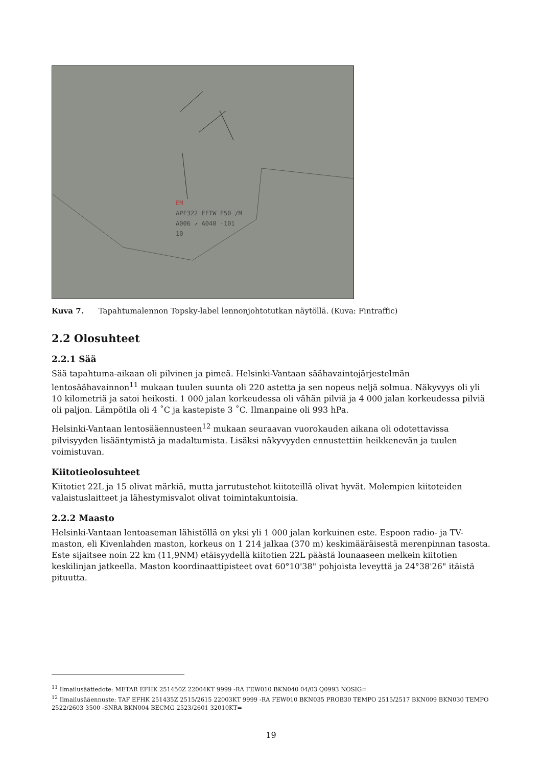EM
APF322 EFTW F50 /M
A006 ↗ A040 ·101
10
Kuva 7. Tapahtumalennon Topsky-label lennonjohtotutkan näytöllä. (Kuva: Fintraffic)
2.2 Olosuhteet
2.2.1 Sää
Sää tapahtuma-aikaan oli pilvinen ja pimeä. Helsinki-Vantaan säähavaintojärjestelmän lentosäähavainnon<sup>11</sup> mukaan tuulen suunta oli 220 astetta ja sen nopeus neljä solmua. Näkyvyys oli yli 10 kilometriä ja satoi heikosti. 1 000 jalan korkeudessa oli vähän pilviä ja 4 000 jalan korkeudessa pilviä oli paljon. Lämpötila oli 4 ˚C ja kastepiste 3 ˚C. Ilmanpaine oli 993 hPa.
Helsinki-Vantaan lentosääennusteen<sup>12</sup> mukaan seuraavan vuorokauden aikana oli odotettavissa pilvisyyden lisääntymistä ja madaltumista. Lisäksi näkyvyyden ennustettiin heikkenevän ja tuulen voimistuvan.
Kiitotieolosuhteet
Kiitotiet 22L ja 15 olivat märkiä, mutta jarrutustehot kiitoteillä olivat hyvät. Molempien kiitoteiden valaistuslaitteet ja lähestymisvalot olivat toimintakuntoisia.
2.2.2 Maasto
Helsinki-Vantaan lentoaseman lähistöllä on yksi yli 1 000 jalan korkuinen este. Espoon radio- ja TV-maston, eli Kivenlahden maston, korkeus on 1 214 jalkaa (370 m) keskimääräisestä merenpinnan tasosta. Este sijaitsee noin 22 km (11,9NM) etäisyydellä kiitotien 22L päästä lounaaseen melkein kiitotien keskilinjan jatkeella. Maston koordinaattipisteet ovat 60°10'38" pohjoista leveyttä ja 24°38'26" itäistä pituutta.
<sup>11</sup> Ilmailusäätiedote: METAR EFHK 251450Z 22004KT 9999 -RA FEW010 BKN040 04/03 Q0993 NOSIG=
<sup>12</sup> Ilmailusääennuste: TAF EFHK 251435Z 2515/2615 22003KT 9999 -RA FEW010 BKN035 PROB30 TEMPO 2515/2517 BKN009 BKN030 TEMPO 2522/2603 3500 -SNRA BKN004 BECMG 2523/2601 32010KT=
19